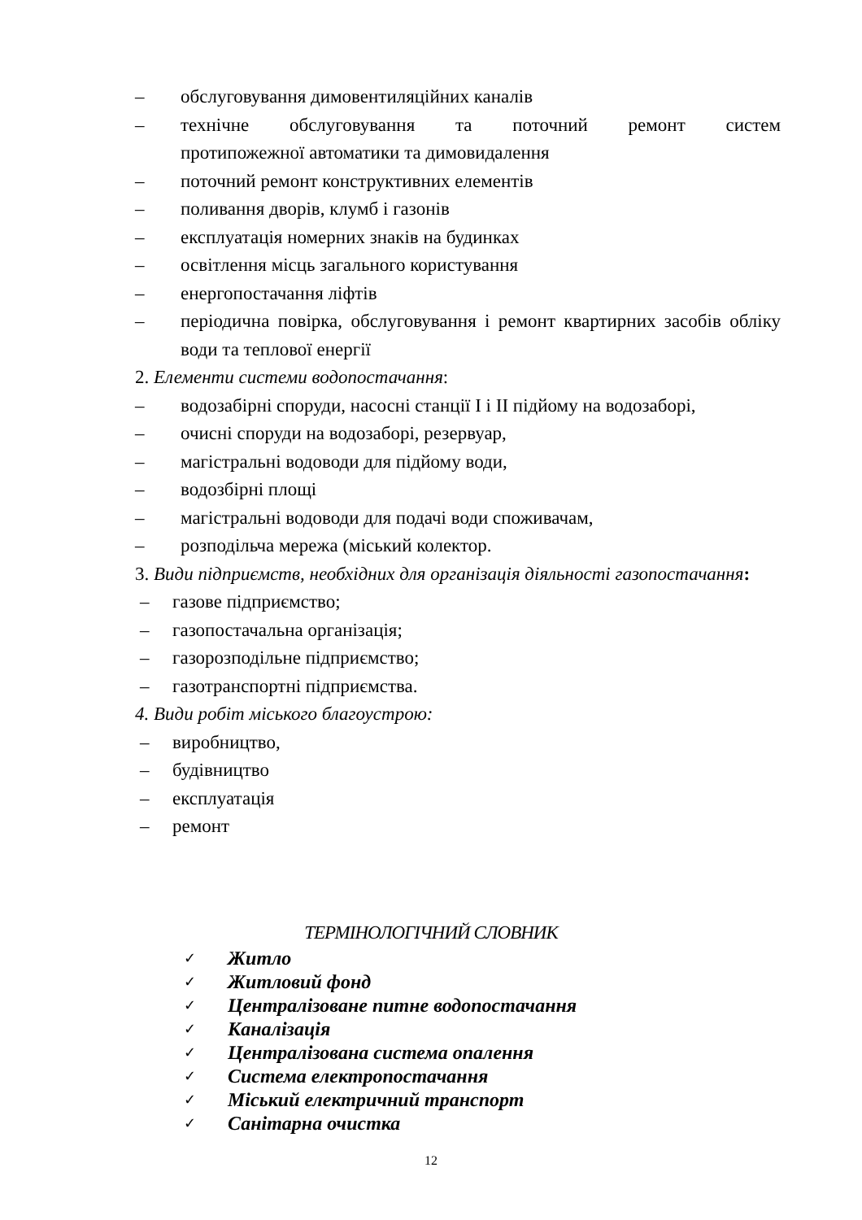– обслуговування димовентиляційних каналів
– технічне обслуговування та поточний ремонт систем
протипожежної автоматики та димовидалення
– поточний ремонт конструктивних елементів
– поливання дворів, клумб і газонів
– експлуатація номерних знаків на будинках
– освітлення місць загального користування
– енергопостачання ліфтів
– періодична повірка, обслуговування і ремонт квартирних засобів обліку води та теплової енергії
2. Елементи системи водопостачання:
– водозабірні споруди, насосні станції I і II підйому на водозаборі,
– очисні споруди на водозаборі, резервуар,
– магістральні водоводи для підйому води,
– водозбірні площі
– магістральні водоводи для подачі води споживачам,
– розподільча мережа (міський колектор.
3. Види підприємств, необхідних для організація діяльності газопостачання:
– газове підприємство;
– газопостачальна організація;
– газорозподільне підприємство;
– газотранспортні підприємства.
4. Види робіт міського благоустрою:
– виробництво,
– будівництво
– експлуатація
– ремонт
ТЕРМІНОЛОГІЧНИЙ СЛОВНИК
✓ Житло
✓ Житловий фонд
✓ Централізоване питне водопостачання
✓ Каналізація
✓ Централізована система опалення
✓ Система електропостачання
✓ Міський електричний транспорт
✓ Санітарна очистка
12